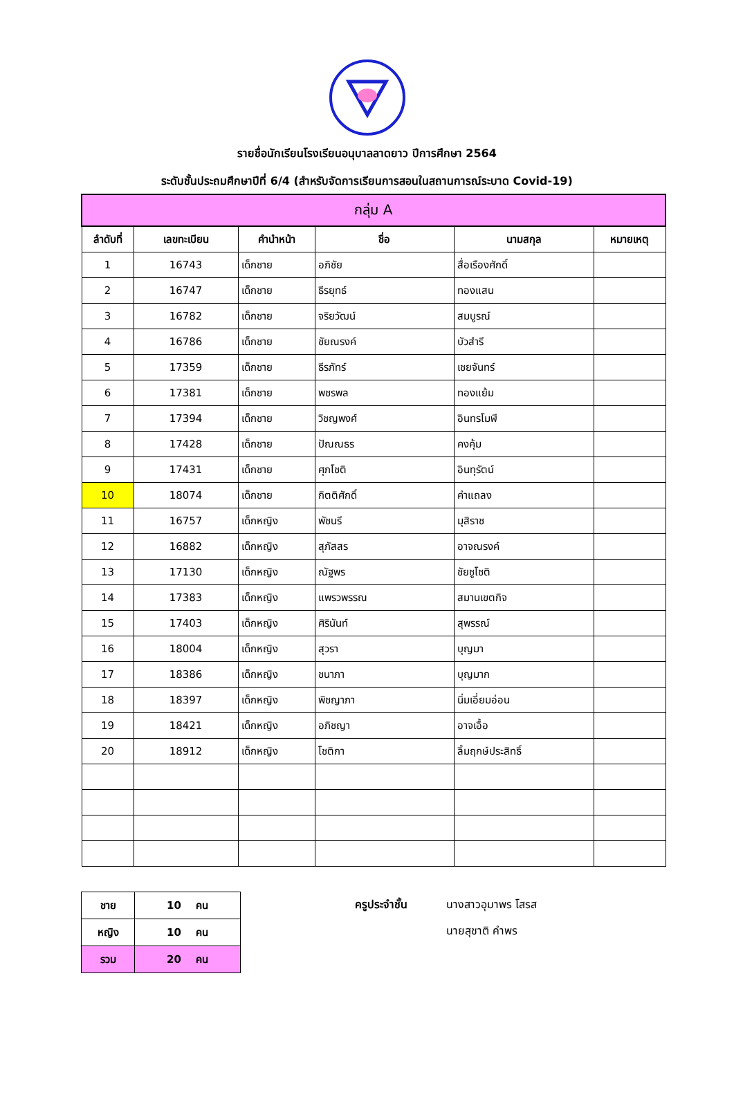รายชื่อนักเรียนโรงเรียนอนุบาลลาดยาว ปีการศึกษา 2564
ระดับชั้นประถมศึกษาปีที่ 6/4 (สำหรับจัดการเรียนการสอนในสถานการณ์ระบาด Covid-19)
| กลุ่ม A | | | | | |
| --- | --- | --- | --- | --- | --- |
| ลำดับที่ | เลขทะเบียน | คำนำหน้า | ชื่อ | นามสกุล | หมายเหตุ |
| 1 | 16743 | เด็กชาย | อภิชัย | สื่อเรืองศักดิ์ | |
| 2 | 16747 | เด็กชาย | ธีรยุทธ์ | ทองแสน | |
| 3 | 16782 | เด็กชาย | จริยวัฒน์ | สมบูรณ์ | |
| 4 | 16786 | เด็กชาย | ชัยณรงค์ | บัวสำรี | |
| 5 | 17359 | เด็กชาย | ธีรภัทร์ | เชยจันทร์ | |
| 6 | 17381 | เด็กชาย | พชรพล | ทองแย้ม | |
| 7 | 17394 | เด็กชาย | วิชญพงศ์ | อินทรโมฬี | |
| 8 | 17428 | เด็กชาย | ปัณณธร | คงคุ้ม | |
| 9 | 17431 | เด็กชาย | ศุภโชติ | อินทุรัตน์ | |
| 10 | 18074 | เด็กชาย | กิตติศักดิ์ | คำแถลง | |
| 11 | 16757 | เด็กหญิง | พัชนรี | มุสิราช | |
| 12 | 16882 | เด็กหญิง | สุภัสสร | อาจณรงค์ | |
| 13 | 17130 | เด็กหญิง | ณัฐพร | ชัยชูโชติ | |
| 14 | 17383 | เด็กหญิง | แพรวพรรณ | สมานเขตกิจ | |
| 15 | 17403 | เด็กหญิง | ศิรินันท์ | สุพรรณ์ | |
| 16 | 18004 | เด็กหญิง | สุวรา | บุญมา | |
| 17 | 18386 | เด็กหญิง | ชนาภา | บุญมาก | |
| 18 | 18397 | เด็กหญิง | พิชญาภา | นิ่มเอี่ยมอ่อน | |
| 19 | 18421 | เด็กหญิง | อภิชญา | อาจเอื้อ | |
| 20 | 18912 | เด็กหญิง | โชติกา | ลิ้มฤกษ์ประสิทธิ์ | |
| ชาย | 10 คน |
| หญิง | 10 คน |
| รวม | 20 คน |
ครูประจำชั้น นางสาวอุมาพร โสรส
นายสุชาติ คำพร